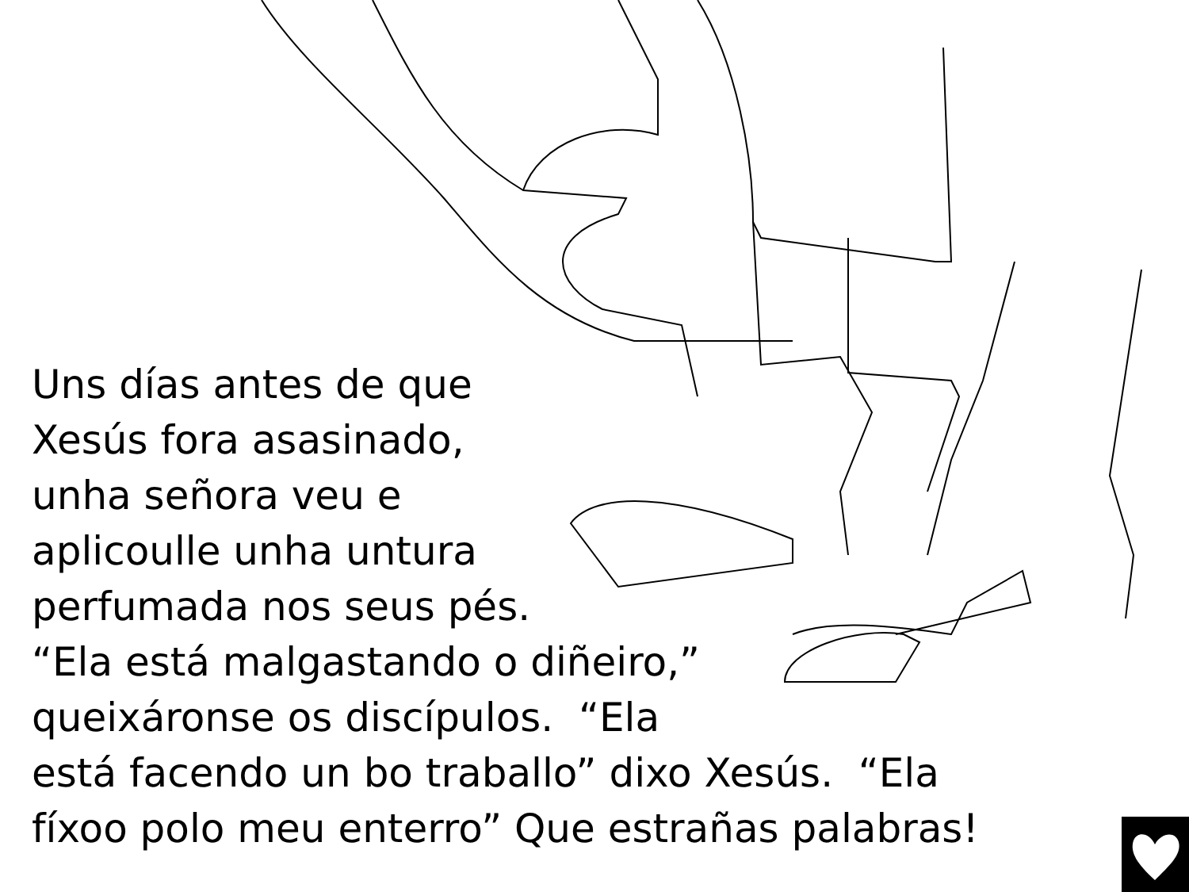Uns días antes de que
Xesús fora asasinado,
unha señora veu e
aplicoulle unha untura
perfumada nos seus pés.
“Ela está malgastando o diñeiro,”
queixáronse os discípulos. “Ela
está facendo un bo traballo” dixo Xesús. “Ela
fíxoo polo meu enterro” Que estrañas palabras!